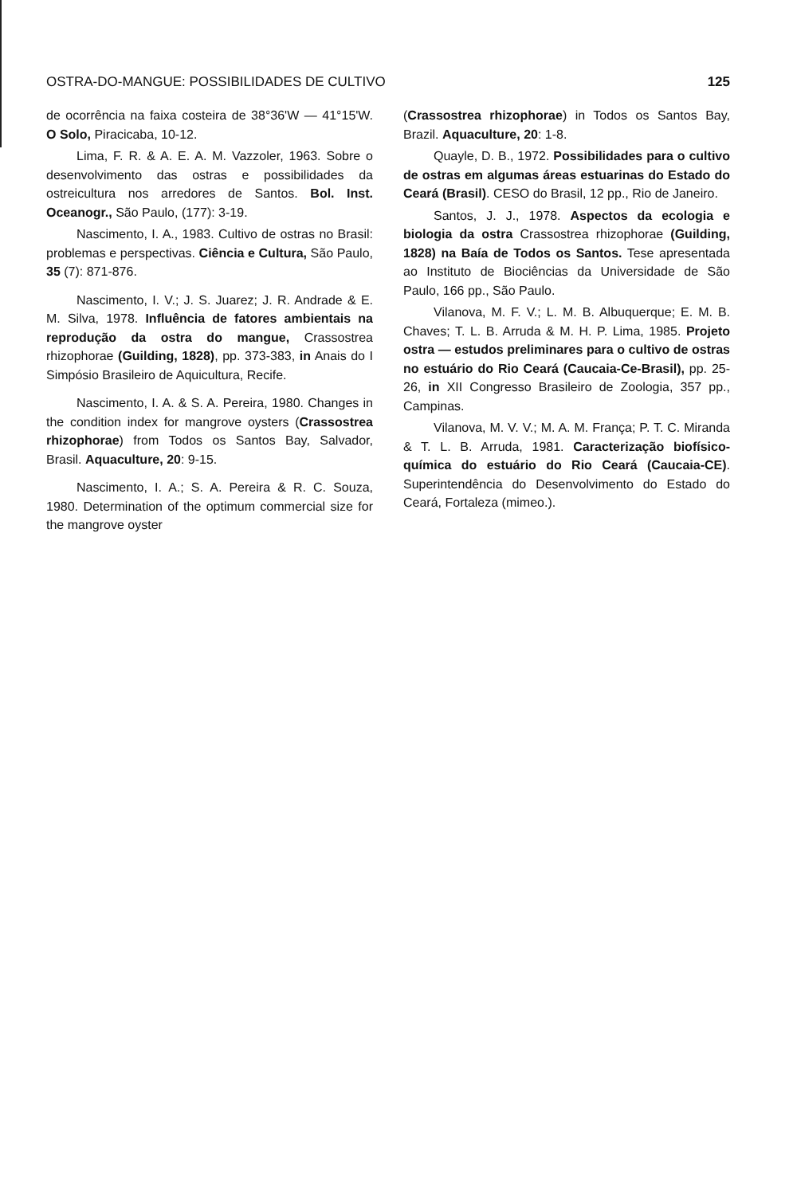OSTRA-DO-MANGUE: POSSIBILIDADES DE CULTIVO 125
de ocorrência na faixa costeira de 38°36'W — 41°15'W. O Solo, Piracicaba, 10-12.
Lima, F. R. & A. E. A. M. Vazzoler, 1963. Sobre o desenvolvimento das ostras e possibilidades da ostreicultura nos arredores de Santos. Bol. Inst. Oceanogr., São Paulo, (177): 3-19.
Nascimento, I. A., 1983. Cultivo de ostras no Brasil: problemas e perspectivas. Ciência e Cultura, São Paulo, 35 (7): 871-876.
Nascimento, I. V.; J. S. Juarez; J. R. Andrade & E. M. Silva, 1978. Influência de fatores ambientais na reprodução da ostra do mangue, Crassostrea rhizophorae (Guilding, 1828), pp. 373-383, in Anais do I Simpósio Brasileiro de Aquicultura, Recife.
Nascimento, I. A. & S. A. Pereira, 1980. Changes in the condition index for mangrove oysters (Crassostrea rhizophorae) from Todos os Santos Bay, Salvador, Brasil. Aquaculture, 20: 9-15.
Nascimento, I. A.; S. A. Pereira & R. C. Souza, 1980. Determination of the optimum commercial size for the mangrove oyster
(Crassostrea rhizophorae) in Todos os Santos Bay, Brazil. Aquaculture, 20: 1-8.
Quayle, D. B., 1972. Possibilidades para o cultivo de ostras em algumas áreas estuarinas do Estado do Ceará (Brasil). CESO do Brasil, 12 pp., Rio de Janeiro.
Santos, J. J., 1978. Aspectos da ecologia e biologia da ostra Crassostrea rhizophorae (Guilding, 1828) na Baía de Todos os Santos. Tese apresentada ao Instituto de Biociências da Universidade de São Paulo, 166 pp., São Paulo.
Vilanova, M. F. V.; L. M. B. Albuquerque; E. M. B. Chaves; T. L. B. Arruda & M. H. P. Lima, 1985. Projeto ostra — estudos preliminares para o cultivo de ostras no estuário do Rio Ceará (Caucaia-Ce-Brasil), pp. 25-26, in XII Congresso Brasileiro de Zoologia, 357 pp., Campinas.
Vilanova, M. V. V.; M. A. M. França; P. T. C. Miranda & T. L. B. Arruda, 1981. Caracterização biofísico-química do estuário do Rio Ceará (Caucaia-CE). Superintendência do Desenvolvimento do Estado do Ceará, Fortaleza (mimeo.).